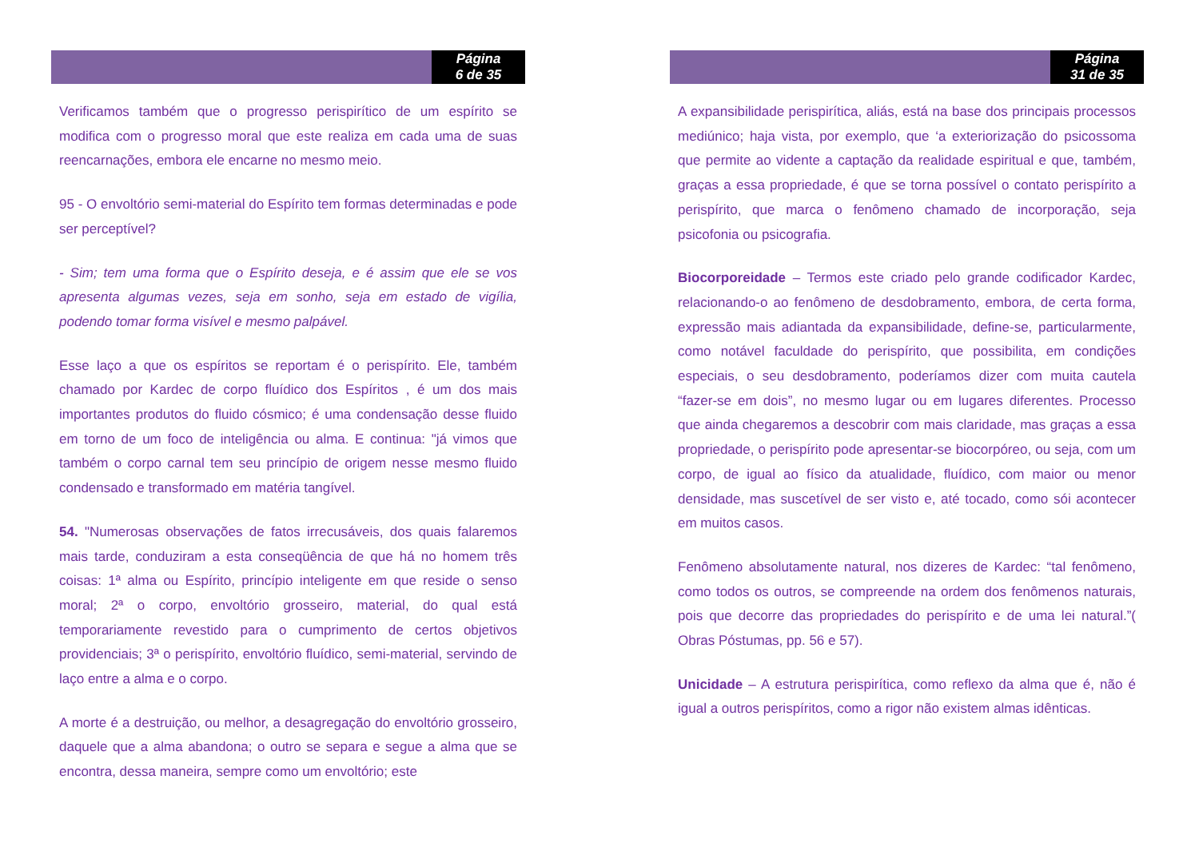Página
6 de 35
Verificamos também que o progresso perispirítico de um espírito se modifica com o progresso moral que este realiza em cada uma de suas reencarnações, embora ele encarne no mesmo meio.
95 - O envoltório semi-material do Espírito tem formas determinadas e pode ser perceptível?
- Sim; tem uma forma que o Espírito deseja, e é assim que ele se vos apresenta algumas vezes, seja em sonho, seja em estado de vigília, podendo tomar forma visível e mesmo palpável.
Esse laço a que os espíritos se reportam é o perispírito. Ele, também chamado por Kardec de corpo fluídico dos Espíritos , é um dos mais importantes produtos do fluido cósmico; é uma condensação desse fluido em torno de um foco de inteligência ou alma. E continua: "já vimos que também o corpo carnal tem seu princípio de origem nesse mesmo fluido condensado e transformado em matéria tangível.
54. "Numerosas observações de fatos irrecusáveis, dos quais falaremos mais tarde, conduziram a esta conseqüência de que há no homem três coisas: 1ª alma ou Espírito, princípio inteligente em que reside o senso moral; 2ª o corpo, envoltório grosseiro, material, do qual está temporariamente revestido para o cumprimento de certos objetivos providenciais; 3ª o perispírito, envoltório fluídico, semi-material, servindo de laço entre a alma e o corpo.
A morte é a destruição, ou melhor, a desagregação do envoltório grosseiro, daquele que a alma abandona; o outro se separa e segue a alma que se encontra, dessa maneira, sempre como um envoltório; este
Página
31 de 35
A expansibilidade perispirítica, aliás, está na base dos principais processos mediúnico; haja vista, por exemplo, que ‘a exteriorização do psicossoma que permite ao vidente a captação da realidade espiritual e que, também, graças a essa propriedade, é que se torna possível o contato perispírito a perispírito, que marca o fenômeno chamado de incorporação, seja psicofonia ou psicografia.
Biocorporeidade – Termos este criado pelo grande codificador Kardec, relacionando-o ao fenômeno de desdobramento, embora, de certa forma, expressão mais adiantada da expansibilidade, define-se, particularmente, como notável faculdade do perispírito, que possibilita, em condições especiais, o seu desdobramento, poderíamos dizer com muita cautela “fazer-se em dois”, no mesmo lugar ou em lugares diferentes. Processo que ainda chegaremos a descobrir com mais claridade, mas graças a essa propriedade, o perispírito pode apresentar-se biocorpóreo, ou seja, com um corpo, de igual ao físico da atualidade, fluídico, com maior ou menor densidade, mas suscetível de ser visto e, até tocado, como sói acontecer em muitos casos.
Fenômeno absolutamente natural, nos dizeres de Kardec: “tal fenômeno, como todos os outros, se compreende na ordem dos fenômenos naturais, pois que decorre das propriedades do perispírito e de uma lei natural.”( Obras Póstumas, pp. 56 e 57).
Unicidade – A estrutura perispirítica, como reflexo da alma que é, não é igual a outros perispíritos, como a rigor não existem almas idênticas.